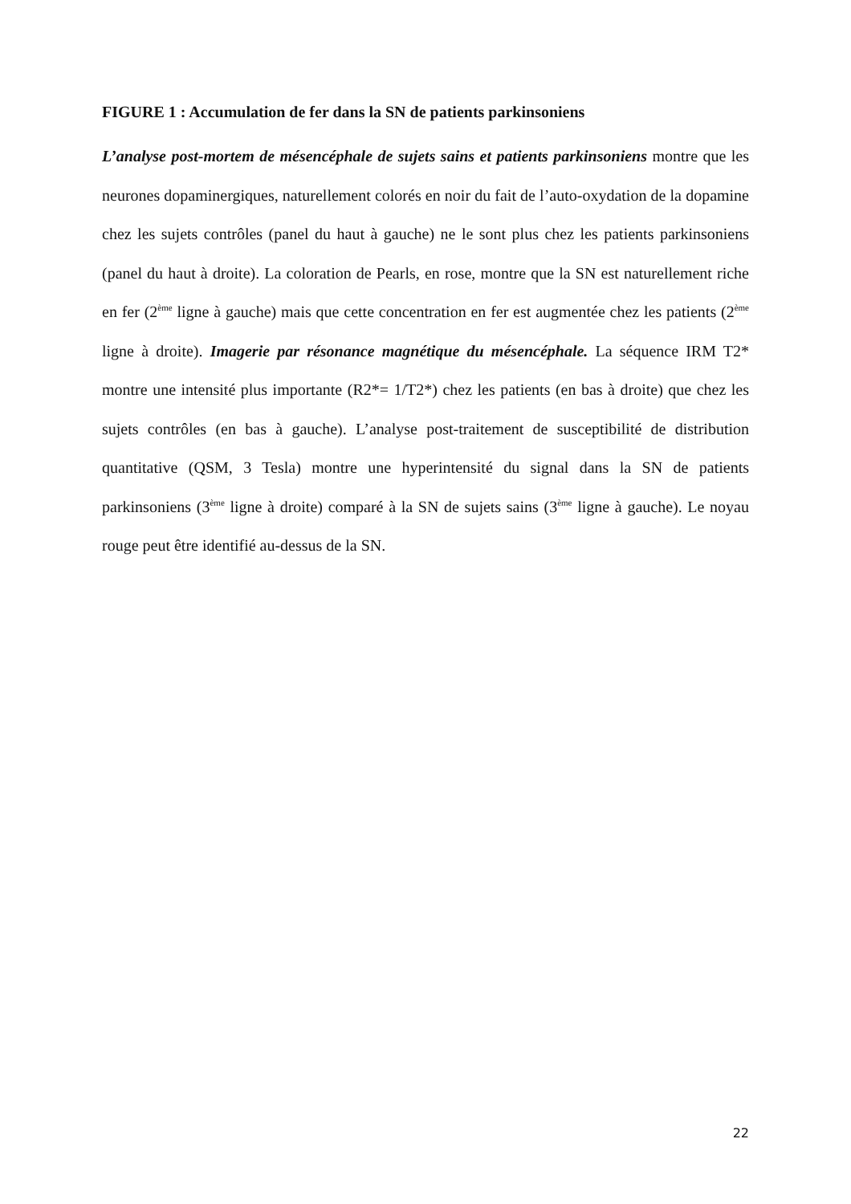FIGURE 1 : Accumulation de fer dans la SN de patients parkinsoniens
L’analyse post-mortem de mésencéphale de sujets sains et patients parkinsoniens montre que les neurones dopaminergiques, naturellement colorés en noir du fait de l’auto-oxydation de la dopamine chez les sujets contrôles (panel du haut à gauche) ne le sont plus chez les patients parkinsoniens (panel du haut à droite). La coloration de Pearls, en rose, montre que la SN est naturellement riche en fer (2<sup>ème</sup> ligne à gauche) mais que cette concentration en fer est augmentée chez les patients (2<sup>ème</sup> ligne à droite). Imagerie par résonance magnétique du mésencéphale. La séquence IRM T2* montre une intensité plus importante (R2*= 1/T2*) chez les patients (en bas à droite) que chez les sujets contrôles (en bas à gauche). L’analyse post-traitement de susceptibilité de distribution quantitative (QSM, 3 Tesla) montre une hyperintensité du signal dans la SN de patients parkinsoniens (3<sup>ème</sup> ligne à droite) comparé à la SN de sujets sains (3<sup>ème</sup> ligne à gauche). Le noyau rouge peut être identifié au-dessus de la SN.
22